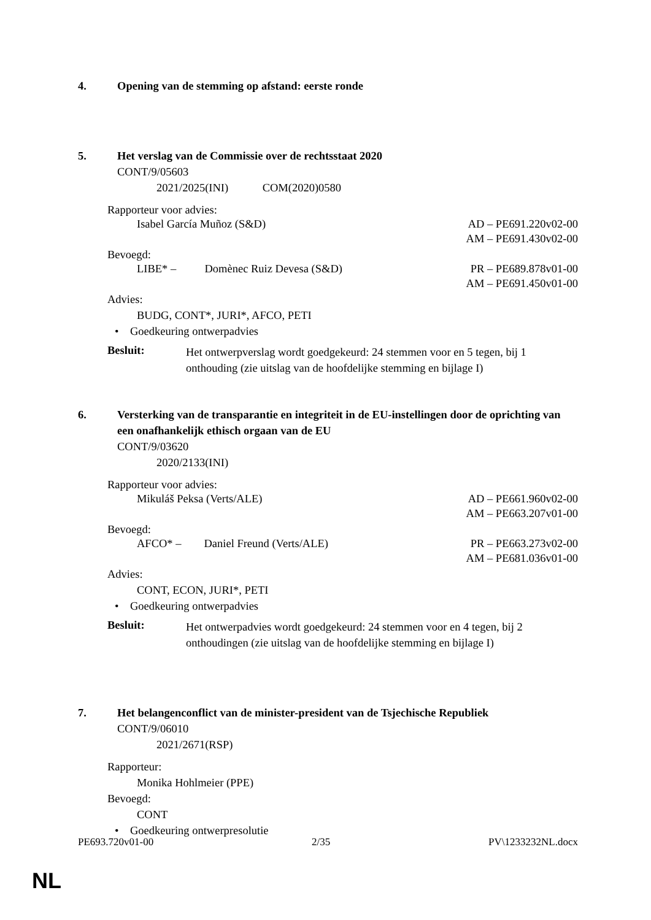4. Opening van de stemming op afstand: eerste ronde
5. Het verslag van de Commissie over de rechtsstaat 2020
CONT/9/05603
2021/2025(INI) COM(2020)0580
Rapporteur voor advies:
Isabel García Muñoz (S&D) AD – PE691.220v02-00
AM – PE691.430v02-00
Bevoegd:
LIBE* – Domènec Ruiz Devesa (S&D) PR – PE689.878v01-00
AM – PE691.450v01-00
Advies:
BUDG, CONT*, JURI*, AFCO, PETI
• Goedkeuring ontwerpadvies
Besluit:
Het ontwerpverslag wordt goedgekeurd: 24 stemmen voor en 5 tegen, bij 1 onthouding (zie uitslag van de hoofdelijke stemming en bijlage I)
6. Versterking van de transparantie en integriteit in de EU-instellingen door de oprichting van een onafhankelijk ethisch orgaan van de EU
CONT/9/03620
2020/2133(INI)
Rapporteur voor advies:
Mikuláš Peksa (Verts/ALE) AD – PE661.960v02-00
AM – PE663.207v01-00
Bevoegd:
AFCO* – Daniel Freund (Verts/ALE) PR – PE663.273v02-00
AM – PE681.036v01-00
Advies:
CONT, ECON, JURI*, PETI
• Goedkeuring ontwerpadvies
Besluit:
Het ontwerpadvies wordt goedgekeurd: 24 stemmen voor en 4 tegen, bij 2 onthoudingen (zie uitslag van de hoofdelijke stemming en bijlage I)
7. Het belangenconflict van de minister-president van de Tsjechische Republiek
CONT/9/06010
2021/2671(RSP)
Rapporteur:
Monika Hohlmeier (PPE)
Bevoegd:
CONT
• Goedkeuring ontwerpresolutie
PE693.720v01-00 2/35 PV\1233232NL.docx
NL